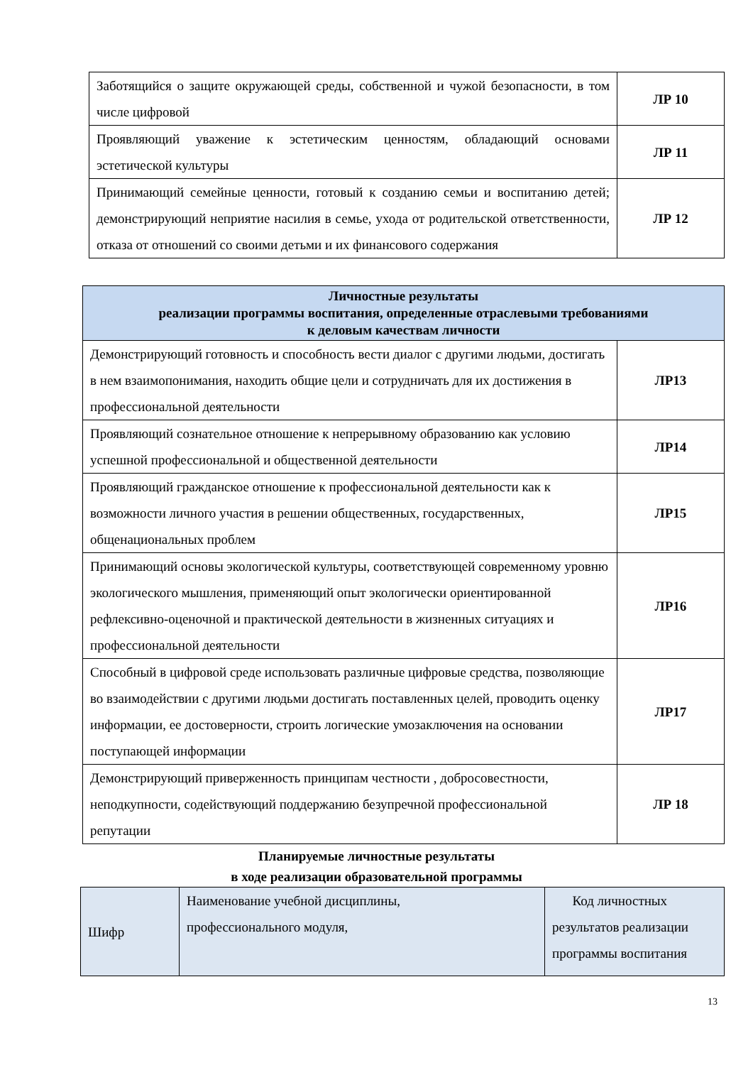| Заботящийся о защите окружающей среды, собственной и чужой безопасности, в том числе цифровой | ЛР 10 |
| Проявляющий уважение к эстетическим ценностям, обладающий основами эстетической культуры | ЛР 11 |
| Принимающий семейные ценности, готовый к созданию семьи и воспитанию детей; демонстрирующий неприятие насилия в семье, ухода от родительской ответственности, отказа от отношений со своими детьми и их финансового содержания | ЛР 12 |
| Личностные результаты реализации программы воспитания, определенные отраслевыми требованиями к деловым качествам личности | |
| --- | --- |
| Демонстрирующий готовность и способность вести диалог с другими людьми, достигать в нем взаимопонимания, находить общие цели и сотрудничать для их достижения в профессиональной деятельности | ЛР13 |
| Проявляющий сознательное отношение к непрерывному образованию как условию успешной профессиональной и общественной деятельности | ЛР14 |
| Проявляющий гражданское отношение к профессиональной деятельности как к возможности личного участия в решении общественных, государственных, общенациональных проблем | ЛР15 |
| Принимающий основы экологической культуры, соответствующей современному уровню экологического мышления, применяющий опыт экологически ориентированной рефлексивно-оценочной и практической деятельности в жизненных ситуациях и профессиональной деятельности | ЛР16 |
| Способный в цифровой среде использовать различные цифровые средства, позволяющие во взаимодействии с другими людьми достигать поставленных целей, проводить оценку информации, ее достоверности, строить логические умозаключения на основании поступающей информации | ЛР17 |
| Демонстрирующий приверженность принципам честности , добросовестности, неподкупности, содействующий поддержанию безупречной профессиональной репутации | ЛР 18 |
Планируемые личностные результаты
в ходе реализации образовательной программы
| Шифр | Наименование учебной дисциплины, профессионального модуля, | Код личностных результатов реализации программы воспитания |
13